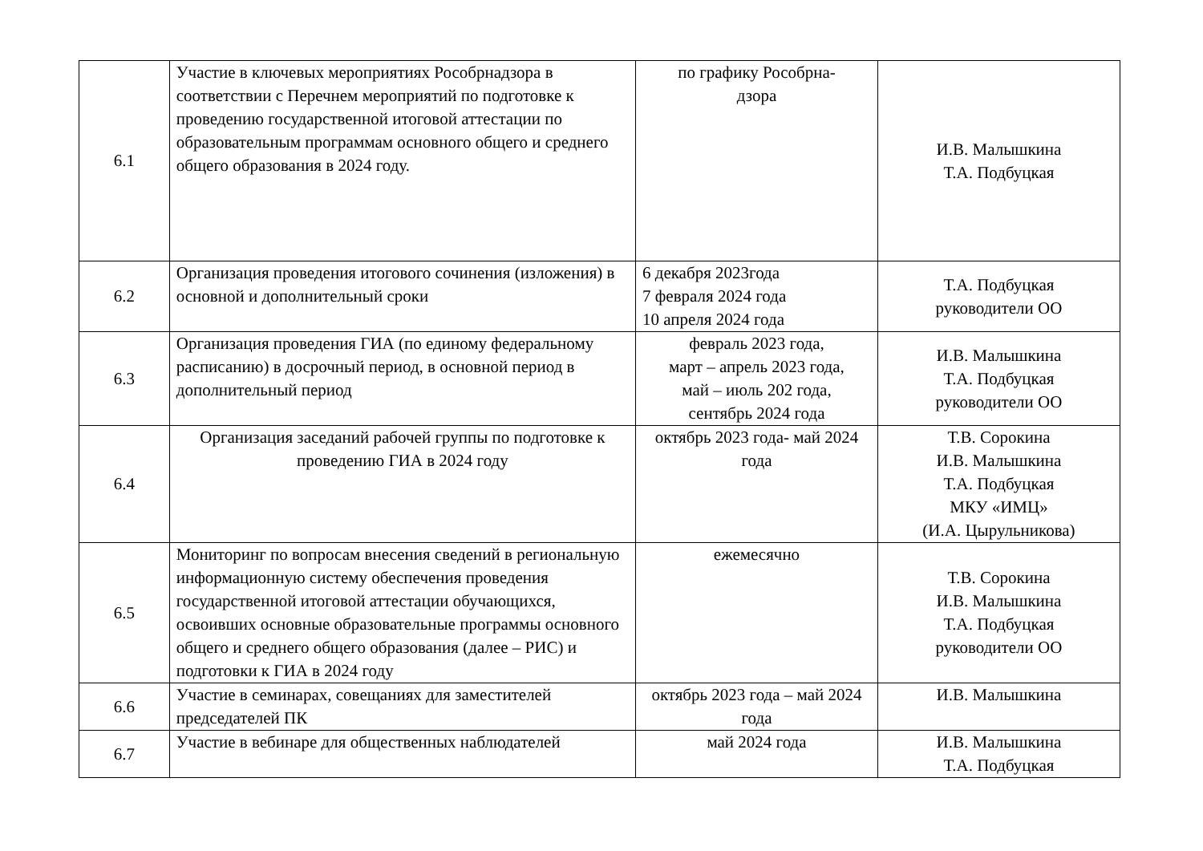| 6.1 | Участие в ключевых мероприятиях Рособрнадзора в соответствии с Перечнем мероприятий по подготовке к проведению государственной итоговой аттестации по образовательным программам основного общего и среднего общего образования в 2024 году. | по графику Рособрна- дзора | И.В. Малышкина Т.А. Подбуцкая |
| 6.2 | Организация проведения итогового сочинения (изложения) в основной и дополнительный сроки | 6 декабря 2023года 7 февраля 2024 года 10 апреля 2024 года | Т.А. Подбуцкая руководители ОО |
| 6.3 | Организация проведения ГИА (по единому федеральному расписанию) в досрочный период, в основной период в дополнительный период | февраль 2023 года, март – апрель 2023 года, май – июль 202 года, сентябрь 2024 года | И.В. Малышкина Т.А. Подбуцкая руководители ОО |
| 6.4 | Организация заседаний рабочей группы по подготовке к проведению ГИА в 2024 году | октябрь 2023 года- май 2024 года | Т.В. Сорокина И.В. Малышкина Т.А. Подбуцкая МКУ «ИМЦ» (И.А. Цырульникова) |
| 6.5 | Мониторинг по вопросам внесения сведений в региональную информационную систему обеспечения проведения государственной итоговой аттестации обучающихся, освоивших основные образовательные программы основного общего и среднего общего образования (далее – РИС) и подготовки к ГИА в 2024 году | ежемесячно | Т.В. Сорокина И.В. Малышкина Т.А. Подбуцкая руководители ОО |
| 6.6 | Участие в семинарах, совещаниях для заместителей председателей ПК | октябрь 2023 года – май 2024 года | И.В. Малышкина |
| 6.7 | Участие в вебинаре для общественных наблюдателей | май 2024 года | И.В. Малышкина Т.А. Подбуцкая |